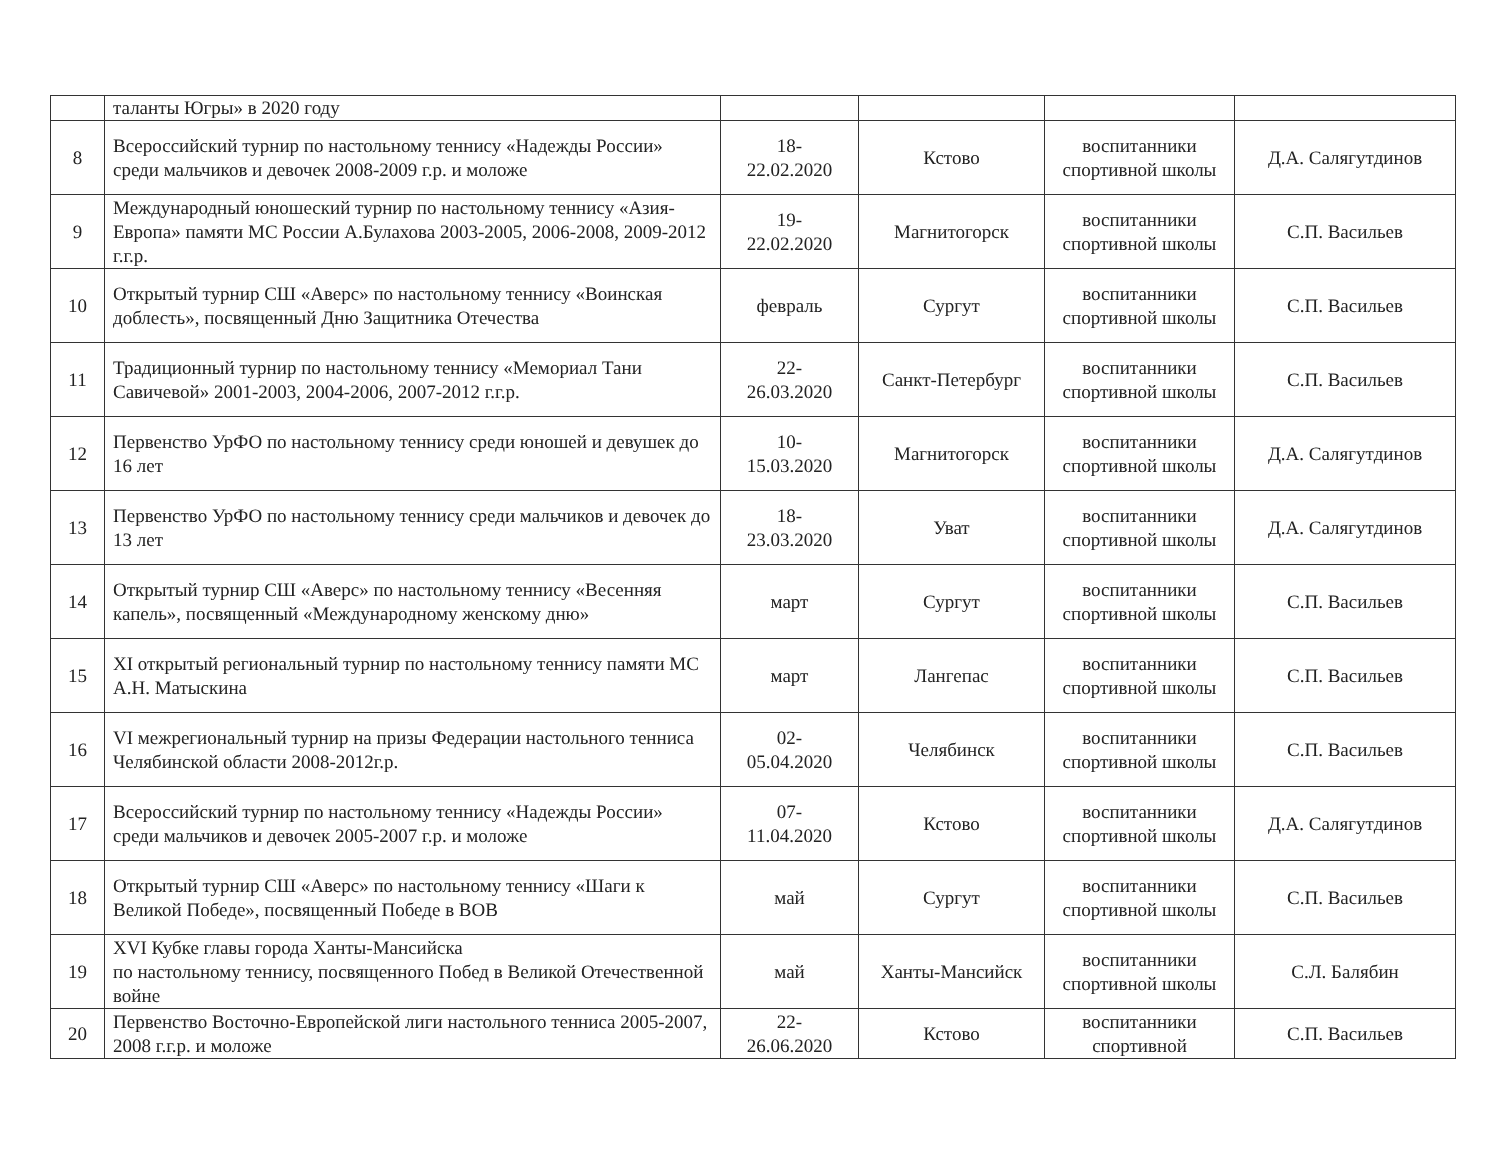| | таланты Югры» в 2020 году | | | | |
| 8 | Всероссийский турнир по настольному теннису «Надежды России» среди мальчиков и девочек 2008-2009 г.р. и моложе | 18- 22.02.2020 | Кстово | воспитанники спортивной школы | Д.А. Салягутдинов |
| 9 | Международный юношеский турнир по настольному теннису «Азия-Европа» памяти МС России А.Булахова 2003-2005, 2006-2008, 2009-2012 г.г.р. | 19- 22.02.2020 | Магнитогорск | воспитанники спортивной школы | С.П. Васильев |
| 10 | Открытый турнир СШ «Аверс» по настольному теннису «Воинская доблесть», посвященный Дню Защитника Отечества | февраль | Сургут | воспитанники спортивной школы | С.П. Васильев |
| 11 | Традиционный турнир по настольному теннису «Мемориал Тани Савичевой» 2001-2003, 2004-2006, 2007-2012 г.г.р. | 22- 26.03.2020 | Санкт-Петербург | воспитанники спортивной школы | С.П. Васильев |
| 12 | Первенство УрФО по настольному теннису среди юношей и девушек до 16 лет | 10- 15.03.2020 | Магнитогорск | воспитанники спортивной школы | Д.А. Салягутдинов |
| 13 | Первенство УрФО по настольному теннису среди мальчиков и девочек до 13 лет | 18- 23.03.2020 | Уват | воспитанники спортивной школы | Д.А. Салягутдинов |
| 14 | Открытый турнир СШ «Аверс» по настольному теннису «Весенняя капель», посвященный «Международному женскому дню» | март | Сургут | воспитанники спортивной школы | С.П. Васильев |
| 15 | XI открытый региональный турнир по настольному теннису памяти МС А.Н. Матыскина | март | Лангепас | воспитанники спортивной школы | С.П. Васильев |
| 16 | VI межрегиональный турнир на призы Федерации настольного тенниса Челябинской области 2008-2012г.р. | 02- 05.04.2020 | Челябинск | воспитанники спортивной школы | С.П. Васильев |
| 17 | Всероссийский турнир по настольному теннису «Надежды России» среди мальчиков и девочек 2005-2007 г.р. и моложе | 07- 11.04.2020 | Кстово | воспитанники спортивной школы | Д.А. Салягутдинов |
| 18 | Открытый турнир СШ «Аверс» по настольному теннису «Шаги к Великой Победе», посвященный Победе в ВОВ | май | Сургут | воспитанники спортивной школы | С.П. Васильев |
| 19 | XVI Кубке главы города Ханты-Мансийска по настольному теннису, посвященного Побед в Великой Отечественной войне | май | Ханты-Мансийск | воспитанники спортивной школы | С.Л. Балябин |
| 20 | Первенство Восточно-Европейской лиги настольного тенниса 2005-2007, 2008 г.г.р. и моложе | 22- 26.06.2020 | Кстово | воспитанники спортивной | С.П. Васильев |